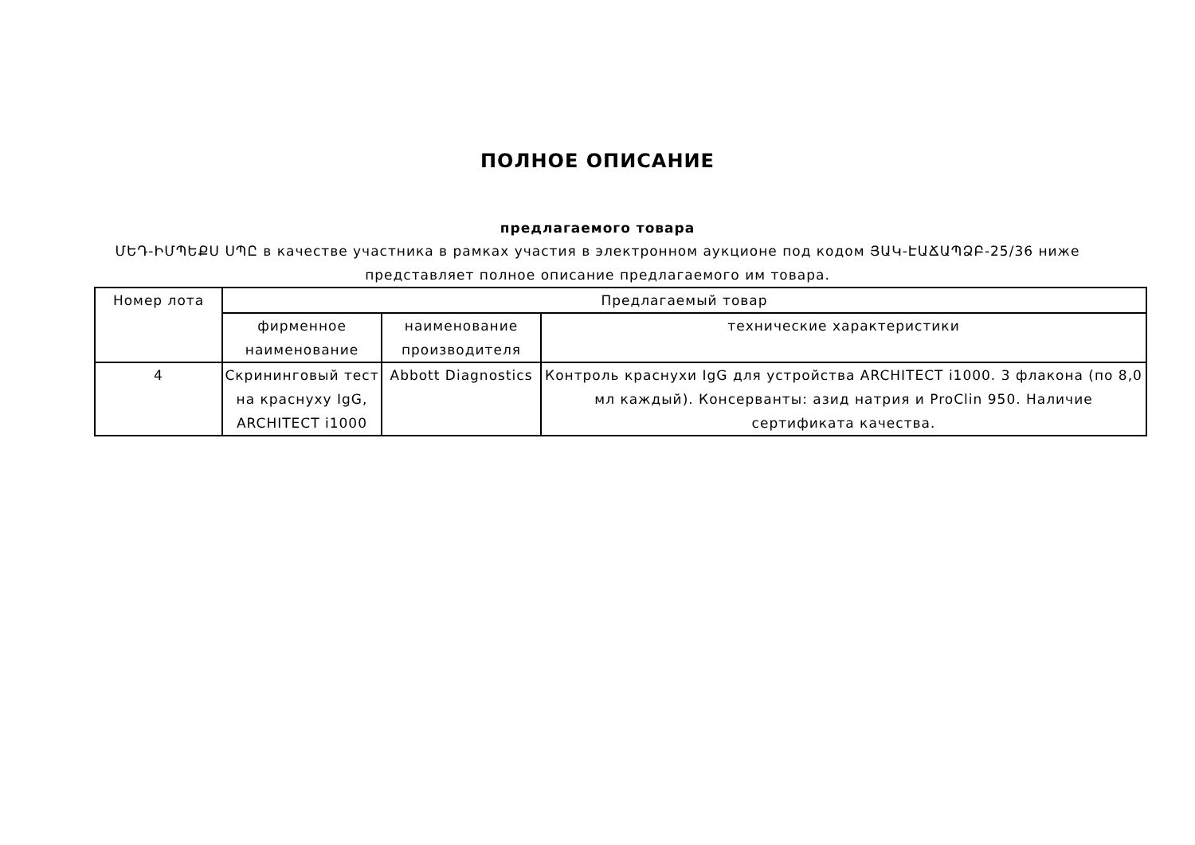ПОЛНОЕ ОПИСАНИЕ
предлагаемого товара
ՄԵԴ-ԻՄՊԵՔՍ ՍՊԸ в качестве участника в рамках участия в электронном аукционе под кодом ՅԱԿ-ԷԱՃԱՊՁԲ-25/36 ниже представляет полное описание предлагаемого им товара.
| Номер лота | Предлагаемый товар | | |
| --- | --- | --- | --- |
| | фирменное наименование | наименование производителя | технические характеристики |
| 4 | Скрининговый тест на краснуху IgG, ARCHITECT i1000 | Abbott Diagnostics | Контроль краснухи IgG для устройства ARCHITECT i1000. 3 флакона (по 8,0 мл каждый). Консерванты: азид натрия и ProClin 950. Наличие сертификата качества. |